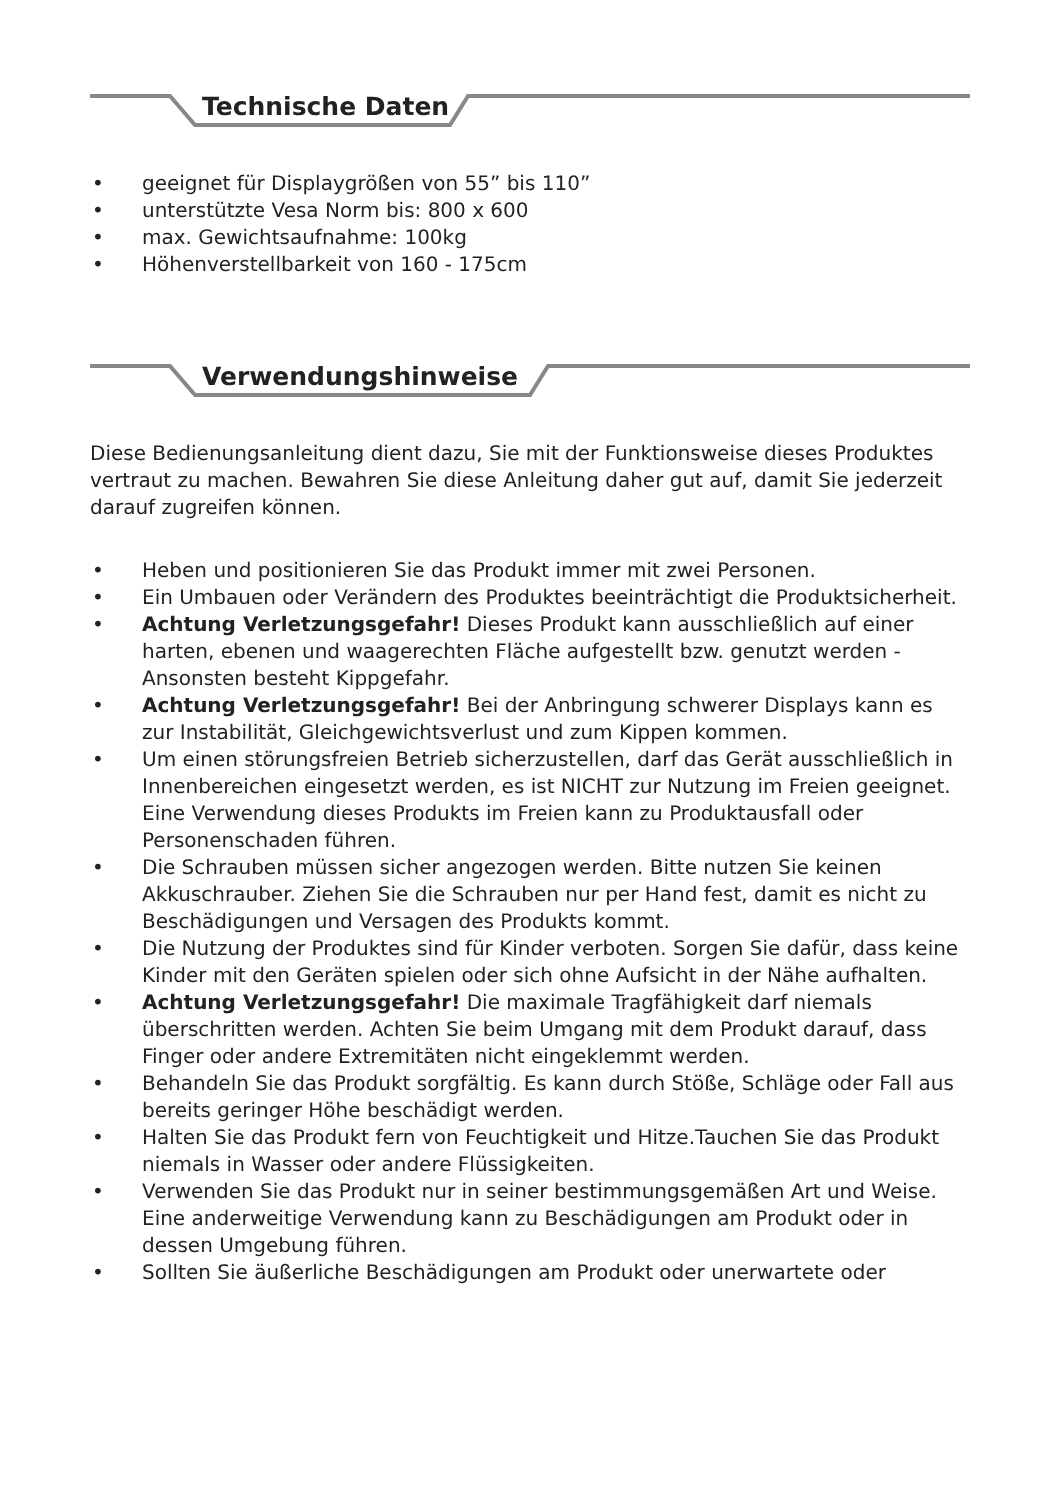Technische Daten
• geeignet für Displaygrößen von 55” bis 110”
• unterstützte Vesa Norm bis: 800 x 600
• max. Gewichtsaufnahme: 100kg
• Höhenverstellbarkeit von 160 - 175cm
Verwendungshinweise
Diese Bedienungsanleitung dient dazu, Sie mit der Funktionsweise dieses Produktes vertraut zu machen. Bewahren Sie diese Anleitung daher gut auf, damit Sie jederzeit darauf zugreifen können.
• Heben und positionieren Sie das Produkt immer mit zwei Personen.
• Ein Umbauen oder Verändern des Produktes beeinträchtigt die Produktsicherheit.
• Achtung Verletzungsgefahr! Dieses Produkt kann ausschließlich auf einer harten, ebenen und waagerechten Fläche aufgestellt bzw. genutzt werden - Ansonsten besteht Kippgefahr.
• Achtung Verletzungsgefahr! Bei der Anbringung schwerer Displays kann es zur Instabilität, Gleichgewichtsverlust und zum Kippen kommen.
• Um einen störungsfreien Betrieb sicherzustellen, darf das Gerät ausschließlich in Innenbereichen eingesetzt werden, es ist NICHT zur Nutzung im Freien geeignet. Eine Verwendung dieses Produkts im Freien kann zu Produktausfall oder Personenschaden führen.
• Die Schrauben müssen sicher angezogen werden. Bitte nutzen Sie keinen Akkuschrauber. Ziehen Sie die Schrauben nur per Hand fest, damit es nicht zu Beschädigungen und Versagen des Produkts kommt.
• Die Nutzung der Produktes sind für Kinder verboten. Sorgen Sie dafür, dass keine Kinder mit den Geräten spielen oder sich ohne Aufsicht in der Nähe aufhalten.
• Achtung Verletzungsgefahr! Die maximale Tragfähigkeit darf niemals überschritten werden. Achten Sie beim Umgang mit dem Produkt darauf, dass Finger oder andere Extremitäten nicht eingeklemmt werden.
• Behandeln Sie das Produkt sorgfältig. Es kann durch Stöße, Schläge oder Fall aus bereits geringer Höhe beschädigt werden.
• Halten Sie das Produkt fern von Feuchtigkeit und Hitze.Tauchen Sie das Produkt niemals in Wasser oder andere Flüssigkeiten.
• Verwenden Sie das Produkt nur in seiner bestimmungsgemäßen Art und Weise. Eine anderweitige Verwendung kann zu Beschädigungen am Produkt oder in dessen Umgebung führen.
• Sollten Sie äußerliche Beschädigungen am Produkt oder unerwartete oder